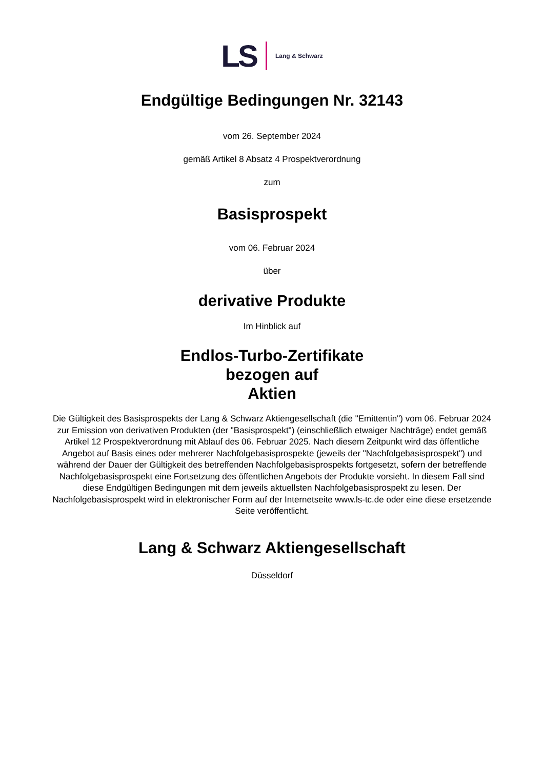LS Lang & Schwarz
Endgültige Bedingungen Nr. 32143
vom 26. September 2024
gemäß Artikel 8 Absatz 4 Prospektverordnung
zum
Basisprospekt
vom 06. Februar 2024
über
derivative Produkte
Im Hinblick auf
Endlos-Turbo-Zertifikate
bezogen auf
Aktien
Die Gültigkeit des Basisprospekts der Lang & Schwarz Aktiengesellschaft (die "Emittentin") vom 06. Februar 2024 zur Emission von derivativen Produkten (der "Basisprospekt") (einschließlich etwaiger Nachträge) endet gemäß Artikel 12 Prospektverordnung mit Ablauf des 06. Februar 2025. Nach diesem Zeitpunkt wird das öffentliche Angebot auf Basis eines oder mehrerer Nachfolgebasisprospekte (jeweils der "Nachfolgebasisprospekt") und während der Dauer der Gültigkeit des betreffenden Nachfolgebasisprospekts fortgesetzt, sofern der betreffende Nachfolgebasisprospekt eine Fortsetzung des öffentlichen Angebots der Produkte vorsieht. In diesem Fall sind diese Endgültigen Bedingungen mit dem jeweils aktuellsten Nachfolgebasisprospekt zu lesen. Der Nachfolgebasisprospekt wird in elektronischer Form auf der Internetseite www.ls-tc.de oder eine diese ersetzende Seite veröffentlicht.
Lang & Schwarz Aktiengesellschaft
Düsseldorf